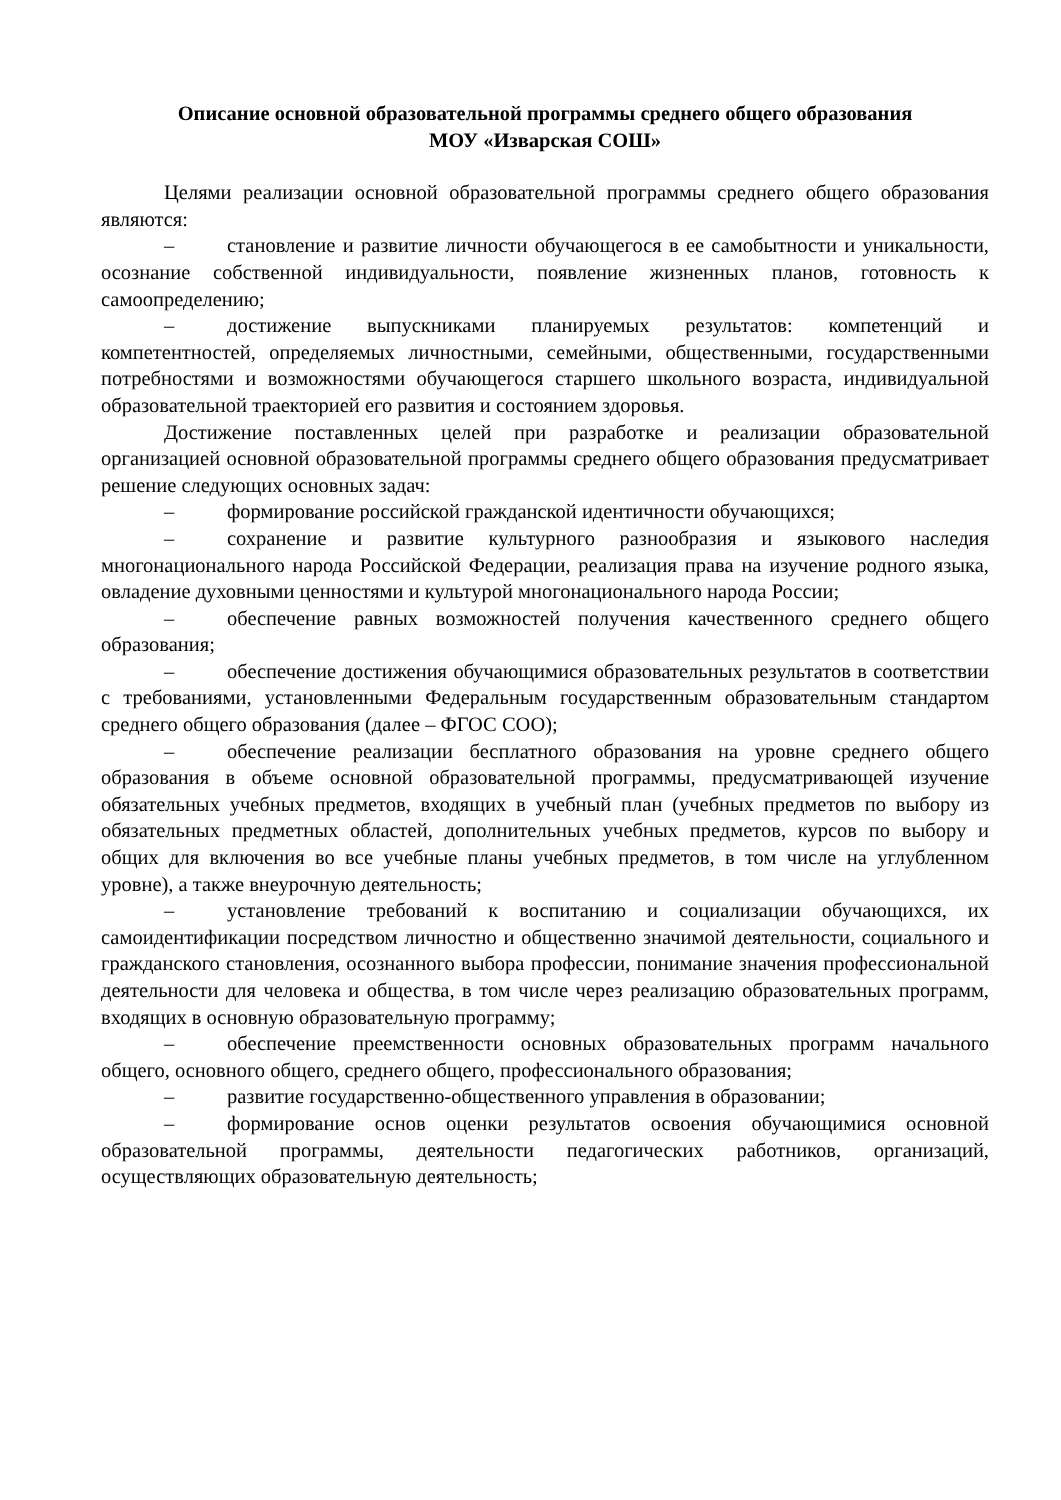Описание основной образовательной программы среднего общего образования
МОУ «Изварская СОШ»
Целями реализации основной образовательной программы среднего общего образования являются:
– становление и развитие личности обучающегося в ее самобытности и уникальности, осознание собственной индивидуальности, появление жизненных планов, готовность к самоопределению;
– достижение выпускниками планируемых результатов: компетенций и компетентностей, определяемых личностными, семейными, общественными, государственными потребностями и возможностями обучающегося старшего школьного возраста, индивидуальной образовательной траекторией его развития и состоянием здоровья.
Достижение поставленных целей при разработке и реализации образовательной организацией основной образовательной программы среднего общего образования предусматривает решение следующих основных задач:
– формирование российской гражданской идентичности обучающихся;
– сохранение и развитие культурного разнообразия и языкового наследия многонационального народа Российской Федерации, реализация права на изучение родного языка, овладение духовными ценностями и культурой многонационального народа России;
– обеспечение равных возможностей получения качественного среднего общего образования;
– обеспечение достижения обучающимися образовательных результатов в соответствии с требованиями, установленными Федеральным государственным образовательным стандартом среднего общего образования (далее – ФГОС СОО);
– обеспечение реализации бесплатного образования на уровне среднего общего образования в объеме основной образовательной программы, предусматривающей изучение обязательных учебных предметов, входящих в учебный план (учебных предметов по выбору из обязательных предметных областей, дополнительных учебных предметов, курсов по выбору и общих для включения во все учебные планы учебных предметов, в том числе на углубленном уровне), а также внеурочную деятельность;
– установление требований к воспитанию и социализации обучающихся, их самоидентификации посредством личностно и общественно значимой деятельности, социального и гражданского становления, осознанного выбора профессии, понимание значения профессиональной деятельности для человека и общества, в том числе через реализацию образовательных программ, входящих в основную образовательную программу;
– обеспечение преемственности основных образовательных программ начального общего, основного общего, среднего общего, профессионального образования;
– развитие государственно-общественного управления в образовании;
– формирование основ оценки результатов освоения обучающимися основной образовательной программы, деятельности педагогических работников, организаций, осуществляющих образовательную деятельность;